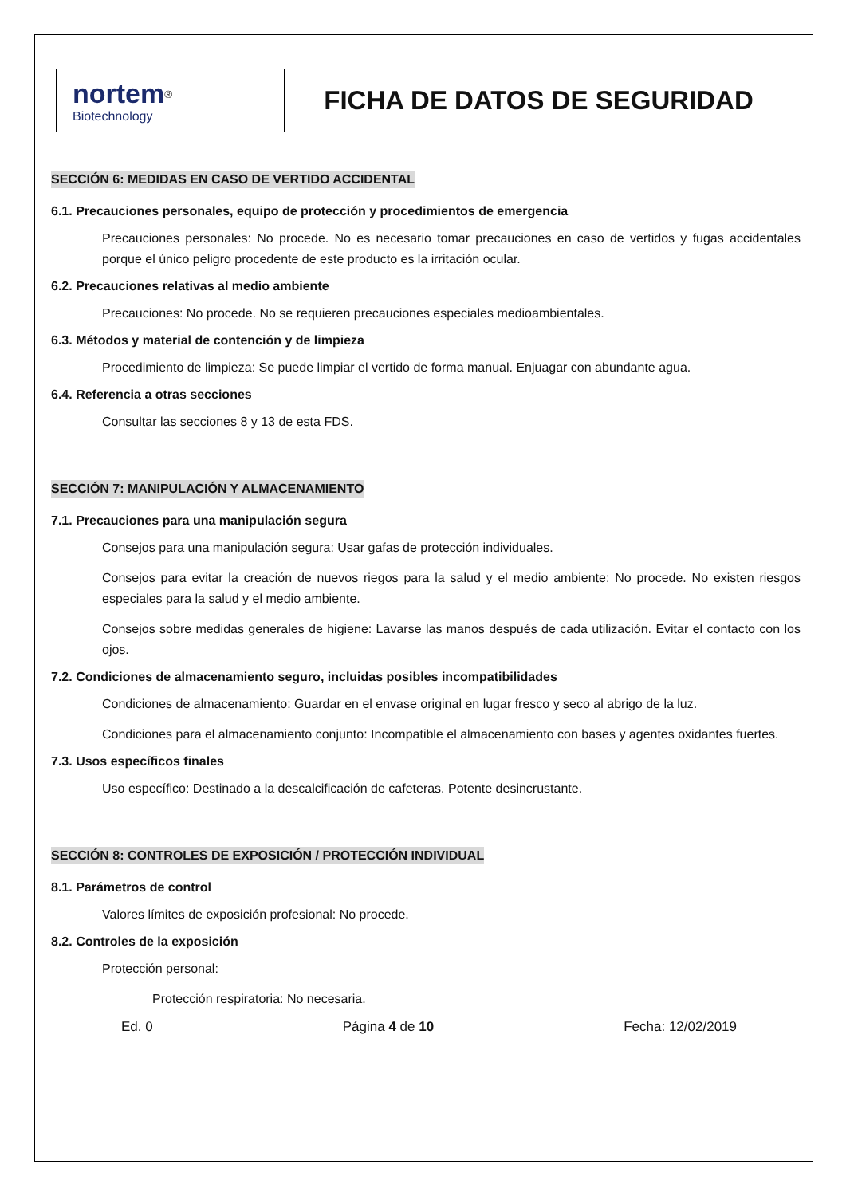| nortem<sup>®</sup> Biotechnology | FICHA DE DATOS DE SEGURIDAD |
SECCIÓN 6: MEDIDAS EN CASO DE VERTIDO ACCIDENTAL
6.1. Precauciones personales, equipo de protección y procedimientos de emergencia
Precauciones personales: No procede. No es necesario tomar precauciones en caso de vertidos y fugas accidentales porque el único peligro procedente de este producto es la irritación ocular.
6.2. Precauciones relativas al medio ambiente
Precauciones: No procede. No se requieren precauciones especiales medioambientales.
6.3. Métodos y material de contención y de limpieza
Procedimiento de limpieza: Se puede limpiar el vertido de forma manual. Enjuagar con abundante agua.
6.4. Referencia a otras secciones
Consultar las secciones 8 y 13 de esta FDS.
SECCIÓN 7: MANIPULACIÓN Y ALMACENAMIENTO
7.1. Precauciones para una manipulación segura
Consejos para una manipulación segura: Usar gafas de protección individuales.
Consejos para evitar la creación de nuevos riegos para la salud y el medio ambiente: No procede. No existen riesgos especiales para la salud y el medio ambiente.
Consejos sobre medidas generales de higiene: Lavarse las manos después de cada utilización. Evitar el contacto con los ojos.
7.2. Condiciones de almacenamiento seguro, incluidas posibles incompatibilidades
Condiciones de almacenamiento: Guardar en el envase original en lugar fresco y seco al abrigo de la luz.
Condiciones para el almacenamiento conjunto: Incompatible el almacenamiento con bases y agentes oxidantes fuertes.
7.3. Usos específicos finales
Uso específico: Destinado a la descalcificación de cafeteras. Potente desincrustante.
SECCIÓN 8: CONTROLES DE EXPOSICIÓN / PROTECCIÓN INDIVIDUAL
8.1. Parámetros de control
Valores límites de exposición profesional: No procede.
8.2. Controles de la exposición
Protección personal:
Protección respiratoria: No necesaria.
Ed. 0 Página 4 de 10 Fecha: 12/02/2019